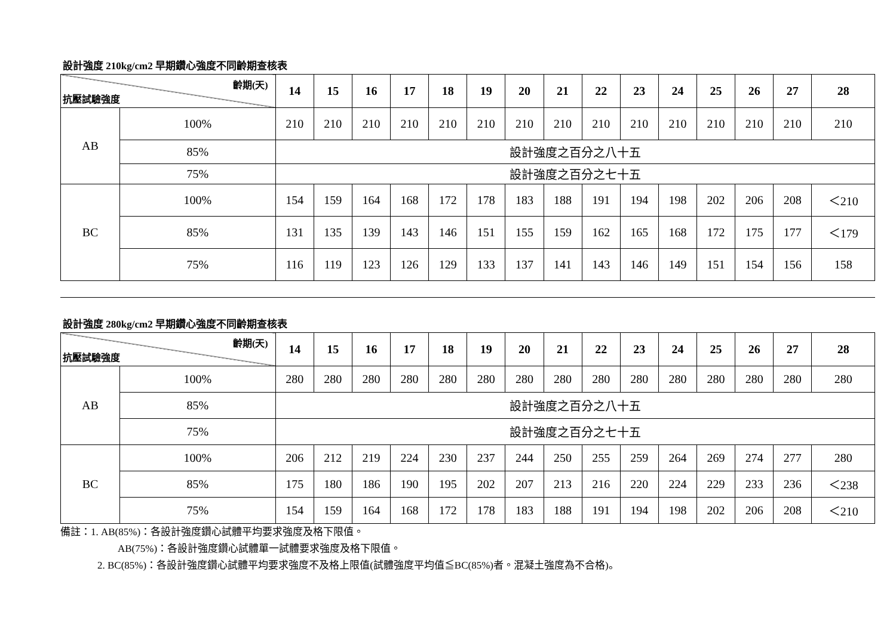設計強度 210kg/cm2 早期鑽心強度不同齡期查核表
| 齡期(天) 抗壓試驗強度 | | 14 | 15 | 16 | 17 | 18 | 19 | 20 | 21 | 22 | 23 | 24 | 25 | 26 | 27 | 28 |
| --- | --- | --- | --- | --- | --- | --- | --- | --- | --- | --- | --- | --- | --- | --- | --- | --- |
| AB | 100% | 210 | 210 | 210 | 210 | 210 | 210 | 210 | 210 | 210 | 210 | 210 | 210 | 210 | 210 | 210 |
| | 85% | 設計強度之百分之八十五 | | | | | | | | | | | | | | |
| | 75% | 設計強度之百分之七十五 | | | | | | | | | | | | | | |
| BC | 100% | 154 | 159 | 164 | 168 | 172 | 178 | 183 | 188 | 191 | 194 | 198 | 202 | 206 | 208 | ＜210 |
| | 85% | 131 | 135 | 139 | 143 | 146 | 151 | 155 | 159 | 162 | 165 | 168 | 172 | 175 | 177 | ＜179 |
| | 75% | 116 | 119 | 123 | 126 | 129 | 133 | 137 | 141 | 143 | 146 | 149 | 151 | 154 | 156 | 158 |
設計強度 280kg/cm2 早期鑽心強度不同齡期查核表
| 齡期(天) 抗壓試驗強度 | | 14 | 15 | 16 | 17 | 18 | 19 | 20 | 21 | 22 | 23 | 24 | 25 | 26 | 27 | 28 |
| --- | --- | --- | --- | --- | --- | --- | --- | --- | --- | --- | --- | --- | --- | --- | --- | --- |
| AB | 100% | 280 | 280 | 280 | 280 | 280 | 280 | 280 | 280 | 280 | 280 | 280 | 280 | 280 | 280 | 280 |
| | 85% | 設計強度之百分之八十五 | | | | | | | | | | | | | | |
| | 75% | 設計強度之百分之七十五 | | | | | | | | | | | | | | |
| BC | 100% | 206 | 212 | 219 | 224 | 230 | 237 | 244 | 250 | 255 | 259 | 264 | 269 | 274 | 277 | 280 |
| | 85% | 175 | 180 | 186 | 190 | 195 | 202 | 207 | 213 | 216 | 220 | 224 | 229 | 233 | 236 | ＜238 |
| | 75% | 154 | 159 | 164 | 168 | 172 | 178 | 183 | 188 | 191 | 194 | 198 | 202 | 206 | 208 | ＜210 |
備註：1. AB(85%)：各設計強度鑽心試體平均要求強度及格下限值。
AB(75%)：各設計強度鑽心試體單一試體要求強度及格下限值。
2. BC(85%)：各設計強度鑽心試體平均要求強度不及格上限值(試體強度平均值≦BC(85%)者。混凝土強度為不合格)。